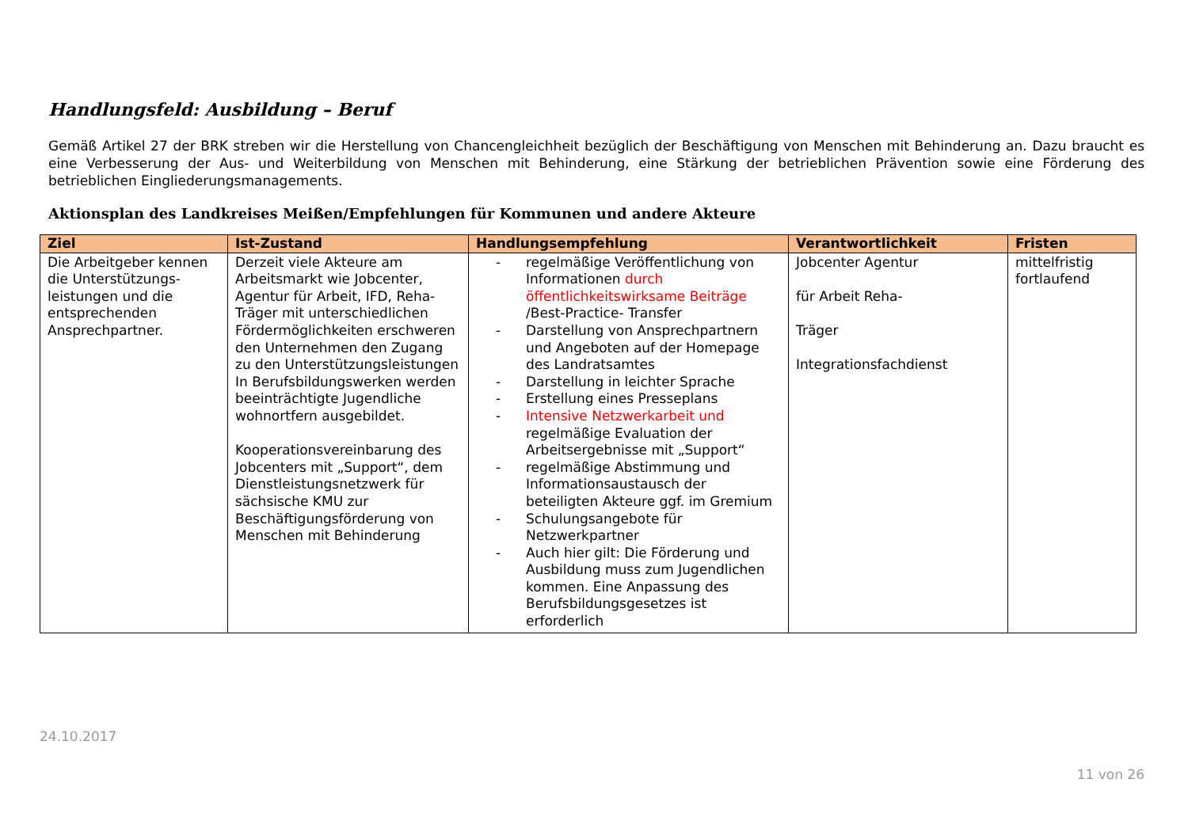Handlungsfeld: Ausbildung – Beruf
Gemäß Artikel 27 der BRK streben wir die Herstellung von Chancengleichheit bezüglich der Beschäftigung von Menschen mit Behinderung an. Dazu braucht es eine Verbesserung der Aus- und Weiterbildung von Menschen mit Behinderung, eine Stärkung der betrieblichen Prävention sowie eine Förderung des betrieblichen Eingliederungsmanagements.
Aktionsplan des Landkreises Meißen/Empfehlungen für Kommunen und andere Akteure
| Ziel | Ist-Zustand | Handlungsempfehlung | Verantwortlichkeit | Fristen |
| --- | --- | --- | --- | --- |
| Die Arbeitgeber kennen die Unterstützungs-leistungen und die entsprechenden Ansprechpartner. | Derzeit viele Akteure am Arbeitsmarkt wie Jobcenter, Agentur für Arbeit, IFD, Reha-Träger mit unterschiedlichen Fördermöglichkeiten erschweren den Unternehmen den Zugang zu den Unterstützungsleistungen In Berufsbildungswerken werden beeinträchtigte Jugendliche wohnortfern ausgebildet. Kooperationsvereinbarung des Jobcenters mit „Support“, dem Dienstleistungsnetzwerk für sächsische KMU zur Beschäftigungsförderung von Menschen mit Behinderung | - regelmäßige Veröffentlichung von Informationen durch öffentlichkeitswirksame Beiträge /Best-Practice- Transfer - Darstellung von Ansprechpartnern und Angeboten auf der Homepage des Landratsamtes - Darstellung in leichter Sprache - Erstellung eines Presseplans - Intensive Netzwerkarbeit und regelmäßige Evaluation der Arbeitsergebnisse mit „Support“ - regelmäßige Abstimmung und Informationsaustausch der beteiligten Akteure ggf. im Gremium - Schulungsangebote für Netzwerkpartner - Auch hier gilt: Die Förderung und Ausbildung muss zum Jugendlichen kommen. Eine Anpassung des Berufsbildungsgesetzes ist erforderlich | Jobcenter Agentur für Arbeit Reha- Träger Integrationsfachdienst | mittelfristig fortlaufend |
24.10.2017
11 von 26